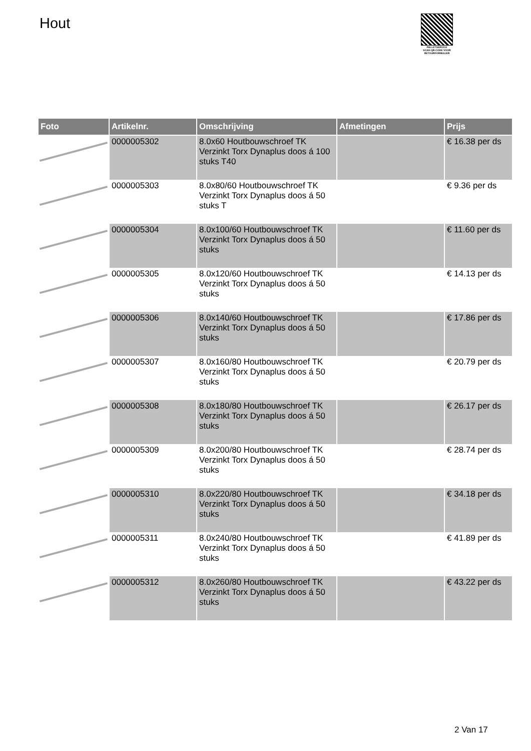Hout
PALLETSERVICE
SCAN QR-CODE VOOR RETOURFORMULIER
| Foto | Artikelnr. | Omschrijving | Afmetingen | Prijs |
| --- | --- | --- | --- | --- |
| | 0000005302 | 8.0x60 Houtbouwschroef TK Verzinkt Torx Dynaplus doos á 100 stuks T40 | | € 16.38 per ds |
| | 0000005303 | 8.0x80/60 Houtbouwschroef TK Verzinkt Torx Dynaplus doos á 50 stuks T | | € 9.36 per ds |
| | 0000005304 | 8.0x100/60 Houtbouwschroef TK Verzinkt Torx Dynaplus doos á 50 stuks | | € 11.60 per ds |
| | 0000005305 | 8.0x120/60 Houtbouwschroef TK Verzinkt Torx Dynaplus doos á 50 stuks | | € 14.13 per ds |
| | 0000005306 | 8.0x140/60 Houtbouwschroef TK Verzinkt Torx Dynaplus doos á 50 stuks | | € 17.86 per ds |
| | 0000005307 | 8.0x160/80 Houtbouwschroef TK Verzinkt Torx Dynaplus doos á 50 stuks | | € 20.79 per ds |
| | 0000005308 | 8.0x180/80 Houtbouwschroef TK Verzinkt Torx Dynaplus doos á 50 stuks | | € 26.17 per ds |
| | 0000005309 | 8.0x200/80 Houtbouwschroef TK Verzinkt Torx Dynaplus doos á 50 stuks | | € 28.74 per ds |
| | 0000005310 | 8.0x220/80 Houtbouwschroef TK Verzinkt Torx Dynaplus doos á 50 stuks | | € 34.18 per ds |
| | 0000005311 | 8.0x240/80 Houtbouwschroef TK Verzinkt Torx Dynaplus doos á 50 stuks | | € 41.89 per ds |
| | 0000005312 | 8.0x260/80 Houtbouwschroef TK Verzinkt Torx Dynaplus doos á 50 stuks | | € 43.22 per ds |
2 Van 17